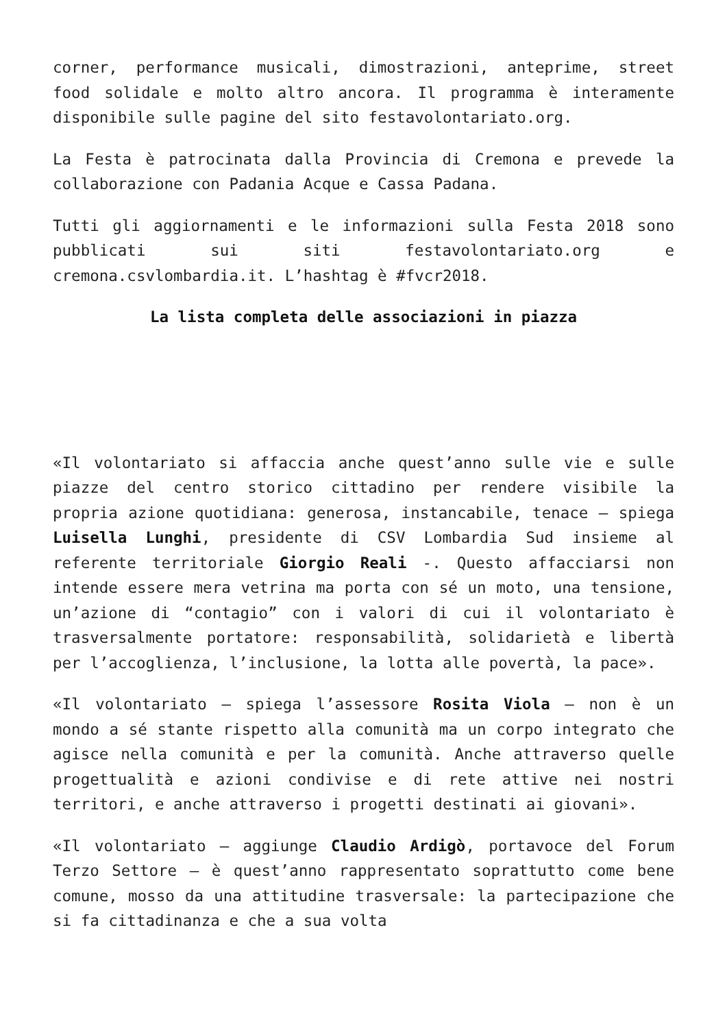corner, performance musicali, dimostrazioni, anteprime, street food solidale e molto altro ancora. Il programma è interamente disponibile sulle pagine del sito festavolontariato.org.
La Festa è patrocinata dalla Provincia di Cremona e prevede la collaborazione con Padania Acque e Cassa Padana.
Tutti gli aggiornamenti e le informazioni sulla Festa 2018 sono pubblicati sui siti festavolontariato.org e cremona.csvlombardia.it. L’hashtag è #fvcr2018.
La lista completa delle associazioni in piazza
«Il volontariato si affaccia anche quest’anno sulle vie e sulle piazze del centro storico cittadino per rendere visibile la propria azione quotidiana: generosa, instancabile, tenace – spiega Luisella Lunghi, presidente di CSV Lombardia Sud insieme al referente territoriale Giorgio Reali -. Questo affacciarsi non intende essere mera vetrina ma porta con sé un moto, una tensione, un’azione di “contagio” con i valori di cui il volontariato è trasversalmente portatore: responsabilità, solidarietà e libertà per l’accoglienza, l’inclusione, la lotta alle povertà, la pace».
«Il volontariato – spiega l’assessore Rosita Viola – non è un mondo a sé stante rispetto alla comunità ma un corpo integrato che agisce nella comunità e per la comunità. Anche attraverso quelle progettualità e azioni condivise e di rete attive nei nostri territori, e anche attraverso i progetti destinati ai giovani».
«Il volontariato – aggiunge Claudio Ardigò, portavoce del Forum Terzo Settore – è quest’anno rappresentato soprattutto come bene comune, mosso da una attitudine trasversale: la partecipazione che si fa cittadinanza e che a sua volta